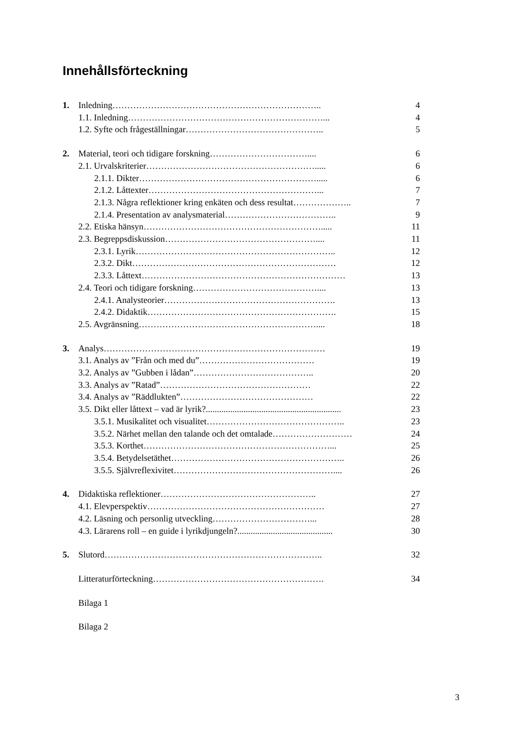Innehållsförteckning
1. Inledning…………………………………………………………….. 4
1.1. Inledning…………………………………………………………... 4
1.2. Syfte och frågeställningar……………………………………….. 5
2. Material, teori och tidigare forskning…………………………….... 6
2.1. Urvalskriterier…………………………………………………..... 6
2.1.1. Dikter……………………………………………………..... 6
2.1.2. Låttexter…………………………………………………... 7
2.1.3. Några reflektioner kring enkäten och dess resultat……………….. 7
2.1.4. Presentation av analysmaterial……………………………….. 9
2.2. Etiska hänsyn……………………………………………………..... 11
2.3. Begreppsdiskussion…………………………………………….... 11
2.3.1. Lyrik………………………………………………………….. 12
2.3.2. Dikt…………………………………………………………… 12
2.3.3. Låttext…………………………………………………………… 13
2.4. Teori och tidigare forskning…………………………………….... 13
2.4.1. Analysteorier…………………………………………………. 13
2.4.2. Didaktik………………………………………………………. 15
2.5. Avgränsning…………………………………………………….... 18
3. Analys………………………………………………………………… 19
3.1. Analys av ”Från och med du”………………………………… 19
3.2. Analys av ”Gubben i lådan”………………………………….. 20
3.3. Analys av ”Ratad”…………………………………………… 22
3.4. Analys av ”Räddlukten”……………………………………… 22
3.5. Dikt eller låttext – vad är lyrik?............................................................. 23
3.5.1. Musikalitet och visualitet……………………………………….. 23
3.5.2. Närhet mellan den talande och det omtalade……………………… 24
3.5.3. Korthet………………………………………………………... 25
3.5.4. Betydelsetäthet………………………………………………….. 26
3.5.5. Självreflexivitet……………………………………………….... 26
4. Didaktiska reflektioner…………………………………………….. 27
4.1. Elevperspektiv…………………………………………………… 27
4.2. Läsning och personlig utveckling……………………………... 28
4.3. Lärarens roll – en guide i lyrikdjungeln?........................................... 30
5. Slutord……………………………………………………………….. 32
Litteraturförteckning…………………………………………………. 34
Bilaga 1
Bilaga 2
3